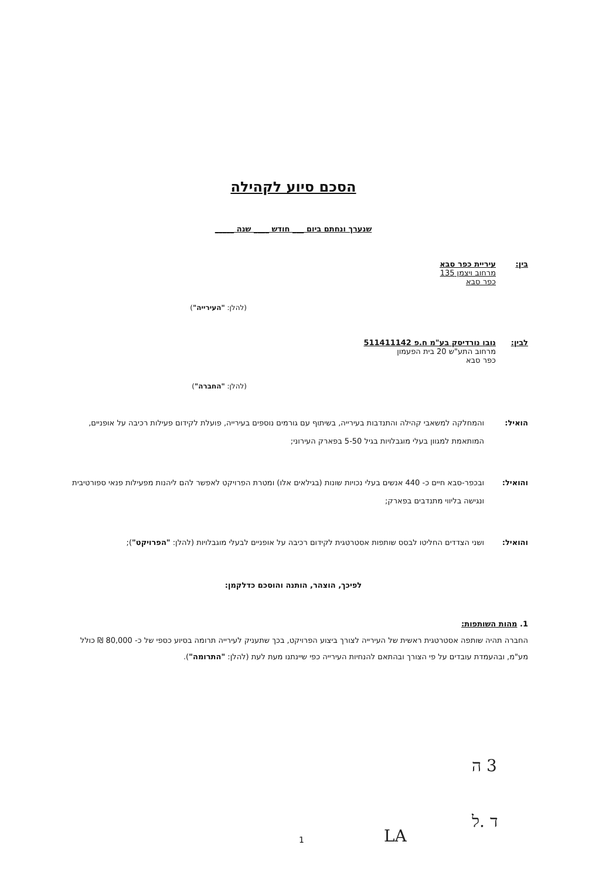הסכם סיוע לקהילה
שנערך ונחתם ביום ___ חודש ____ שנה _____
בין: עיריית כפר סבא
מרחוב ויצמן 135
כפר סבא
(להלן: "העירייה")
לבין: נובו נורדיסק בע"מ ח.פ 511411142
מרחוב התע"ש 20 בית הפעמון
כפר סבא
(להלן: "החברה")
הואיל: והמחלקה למשאבי קהילה והתנדבות בעירייה, בשיתוף עם גורמים נוספים בעירייה, פועלת לקידום פעילות רכיבה על אופניים, המותאמת למגוון בעלי מוגבלויות בגיל 5-50 בפארק העירוני;
והואיל: ובכפר-סבא חיים כ- 440 אנשים בעלי נכויות שונות (בגילאים אלו) ומטרת הפרויקט לאפשר להם ליהנות מפעילות פנאי ספורטיבית ונגישה בליווי מתנדבים בפארק;
והואיל: ושני הצדדים החליטו לבסס שותפות אסטרטגית לקידום רכיבה על אופניים לבעלי מוגבלויות (להלן: "הפרויקט");
לפיכך, הוצהר, הותנה והוסכם כדלקמן:
1. מהות השותפות:
החברה תהיה שותפה אסטרטגית ראשית של העירייה לצורך ביצוע הפרויקט, בכך שתעניק לעירייה תרומה בסיוע כספי של כ- 80,000 ₪ כולל מע"מ, ובהעמדת עובדים על פי הצורך ובהתאם להנחיות העירייה כפי שיינתנו מעת לעת (להלן: "התרומה").
3 ה
ד .ל
LA
1